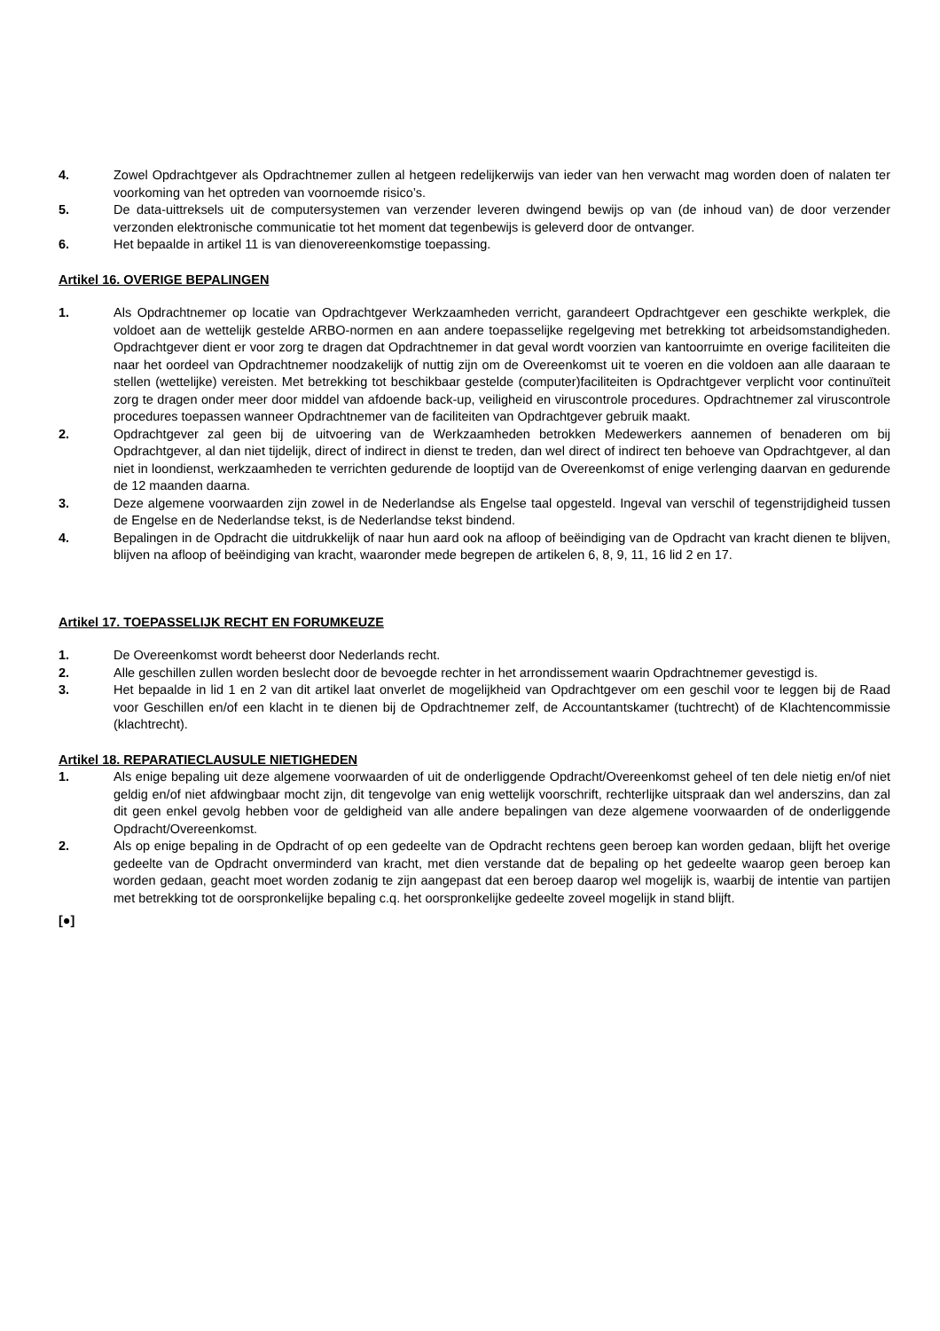4. Zowel Opdrachtgever als Opdrachtnemer zullen al hetgeen redelijkerwijs van ieder van hen verwacht mag worden doen of nalaten ter voorkoming van het optreden van voornoemde risico’s.
5. De data-uittreksels uit de computersystemen van verzender leveren dwingend bewijs op van (de inhoud van) de door verzender verzonden elektronische communicatie tot het moment dat tegenbewijs is geleverd door de ontvanger.
6. Het bepaalde in artikel 11 is van dienovereenkomstige toepassing.
Artikel 16. OVERIGE BEPALINGEN
1. Als Opdrachtnemer op locatie van Opdrachtgever Werkzaamheden verricht, garandeert Opdrachtgever een geschikte werkplek, die voldoet aan de wettelijk gestelde ARBO-normen en aan andere toepasselijke regelgeving met betrekking tot arbeidsomstandigheden. Opdrachtgever dient er voor zorg te dragen dat Opdrachtnemer in dat geval wordt voorzien van kantoorruimte en overige faciliteiten die naar het oordeel van Opdrachtnemer noodzakelijk of nuttig zijn om de Overeenkomst uit te voeren en die voldoen aan alle daaraan te stellen (wettelijke) vereisten. Met betrekking tot beschikbaar gestelde (computer)faciliteiten is Opdrachtgever verplicht voor continuïteit zorg te dragen onder meer door middel van afdoende back-up, veiligheid en viruscontrole procedures. Opdrachtnemer zal viruscontrole procedures toepassen wanneer Opdrachtnemer van de faciliteiten van Opdrachtgever gebruik maakt.
2. Opdrachtgever zal geen bij de uitvoering van de Werkzaamheden betrokken Medewerkers aannemen of benaderen om bij Opdrachtgever, al dan niet tijdelijk, direct of indirect in dienst te treden, dan wel direct of indirect ten behoeve van Opdrachtgever, al dan niet in loondienst, werkzaamheden te verrichten gedurende de looptijd van de Overeenkomst of enige verlenging daarvan en gedurende de 12 maanden daarna.
3. Deze algemene voorwaarden zijn zowel in de Nederlandse als Engelse taal opgesteld. Ingeval van verschil of tegenstrijdigheid tussen de Engelse en de Nederlandse tekst, is de Nederlandse tekst bindend.
4. Bepalingen in de Opdracht die uitdrukkelijk of naar hun aard ook na afloop of beëindiging van de Opdracht van kracht dienen te blijven, blijven na afloop of beëindiging van kracht, waaronder mede begrepen de artikelen 6, 8, 9, 11, 16 lid 2 en 17.
Artikel 17. TOEPASSELIJK RECHT EN FORUMKEUZE
1. De Overeenkomst wordt beheerst door Nederlands recht.
2. Alle geschillen zullen worden beslecht door de bevoegde rechter in het arrondissement waarin Opdrachtnemer gevestigd is.
3. Het bepaalde in lid 1 en 2 van dit artikel laat onverlet de mogelijkheid van Opdrachtgever om een geschil voor te leggen bij de Raad voor Geschillen en/of een klacht in te dienen bij de Opdrachtnemer zelf, de Accountantskamer (tuchtrecht) of de Klachtencommissie (klachtrecht).
Artikel 18. REPARATIECLAUSULE NIETIGHEDEN
1. Als enige bepaling uit deze algemene voorwaarden of uit de onderliggende Opdracht/Overeenkomst geheel of ten dele nietig en/of niet geldig en/of niet afdwingbaar mocht zijn, dit tengevolge van enig wettelijk voorschrift, rechterlijke uitspraak dan wel anderszins, dan zal dit geen enkel gevolg hebben voor de geldigheid van alle andere bepalingen van deze algemene voorwaarden of de onderliggende Opdracht/Overeenkomst.
2. Als op enige bepaling in de Opdracht of op een gedeelte van de Opdracht rechtens geen beroep kan worden gedaan, blijft het overige gedeelte van de Opdracht onverminderd van kracht, met dien verstande dat de bepaling op het gedeelte waarop geen beroep kan worden gedaan, geacht moet worden zodanig te zijn aangepast dat een beroep daarop wel mogelijk is, waarbij de intentie van partijen met betrekking tot de oorspronkelijke bepaling c.q. het oorspronkelijke gedeelte zoveel mogelijk in stand blijft.
[●]